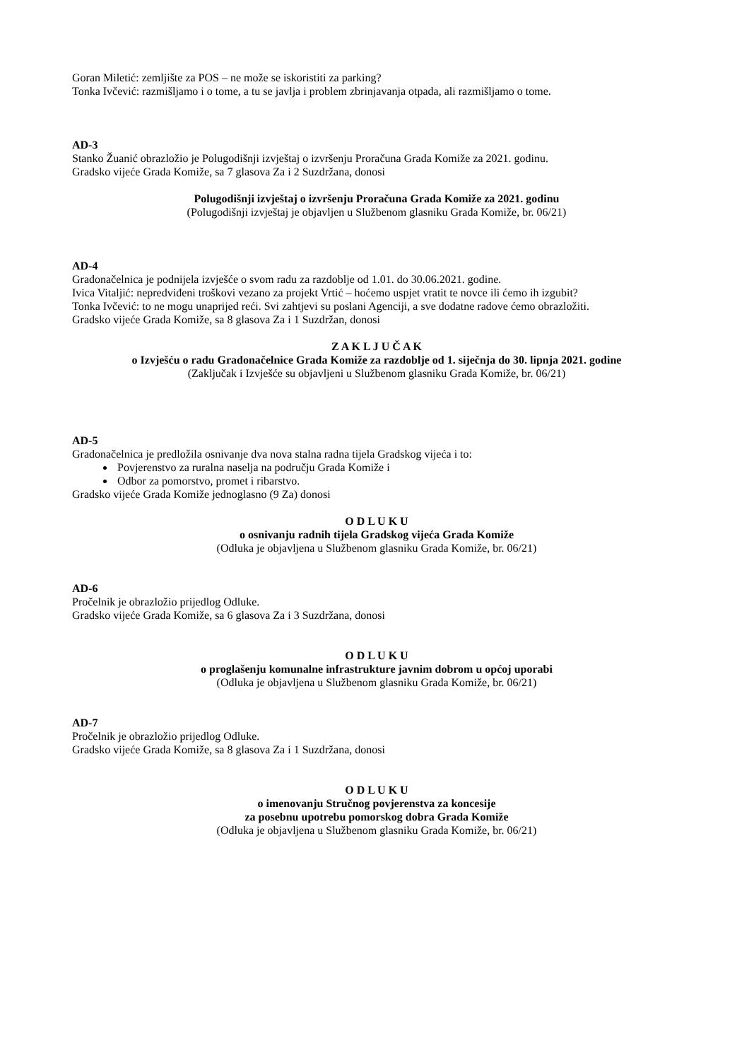Goran Miletić: zemljište za POS – ne može se iskoristiti za parking?
Tonka Ivčević: razmišljamo i o tome, a tu se javlja i problem zbrinjavanja otpada, ali razmišljamo o tome.
AD-3
Stanko Žuanić obrazložio je Polugodišnji izvještaj o izvršenju Proračuna Grada Komiže za 2021. godinu.
Gradsko vijeće Grada Komiže, sa 7 glasova Za i 2 Suzdržana, donosi
Polugodišnji izvještaj o izvršenju Proračuna Grada Komiže za 2021. godinu
(Polugodišnji izvještaj je objavljen u Službenom glasniku Grada Komiže, br. 06/21)
AD-4
Gradonačelnica je podnijela izvješće o svom radu za razdoblje od 1.01. do 30.06.2021. godine.
Ivica Vitaljić: nepredviđeni troškovi vezano za projekt Vrtić – hoćemo uspjet vratit te novce ili ćemo ih izgubit?
Tonka Ivčević: to ne mogu unaprijed reći. Svi zahtjevi su poslani Agenciji, a sve dodatne radove ćemo obrazložiti.
Gradsko vijeće Grada Komiže, sa 8 glasova Za i 1 Suzdržan, donosi
Z A K L J U Č A K
o Izvješću o radu Gradonačelnice Grada Komiže za razdoblje od 1. siječnja do 30. lipnja 2021. godine
(Zaključak i Izvješće su objavljeni u Službenom glasniku Grada Komiže, br. 06/21)
AD-5
Gradonačelnica je predložila osnivanje dva nova stalna radna tijela Gradskog vijeća i to:
Povjerenstvo za ruralna naselja na području Grada Komiže i
Odbor za pomorstvo, promet i ribarstvo.
Gradsko vijeće Grada Komiže jednoglasno (9 Za) donosi
O D L U K U
o osnivanju radnih tijela Gradskog vijeća Grada Komiže
(Odluka je objavljena u Službenom glasniku Grada Komiže, br. 06/21)
AD-6
Pročelnik je obrazložio prijedlog Odluke.
Gradsko vijeće Grada Komiže, sa 6 glasova Za i 3 Suzdržana, donosi
O D L U K U
o proglašenju komunalne infrastrukture javnim dobrom u općoj uporabi
(Odluka je objavljena u Službenom glasniku Grada Komiže, br. 06/21)
AD-7
Pročelnik je obrazložio prijedlog Odluke.
Gradsko vijeće Grada Komiže, sa 8 glasova Za i 1 Suzdržana, donosi
O D L U K U
o imenovanju Stručnog povjerenstva za koncesije
za posebnu upotrebu pomorskog dobra Grada Komiže
(Odluka je objavljena u Službenom glasniku Grada Komiže, br. 06/21)